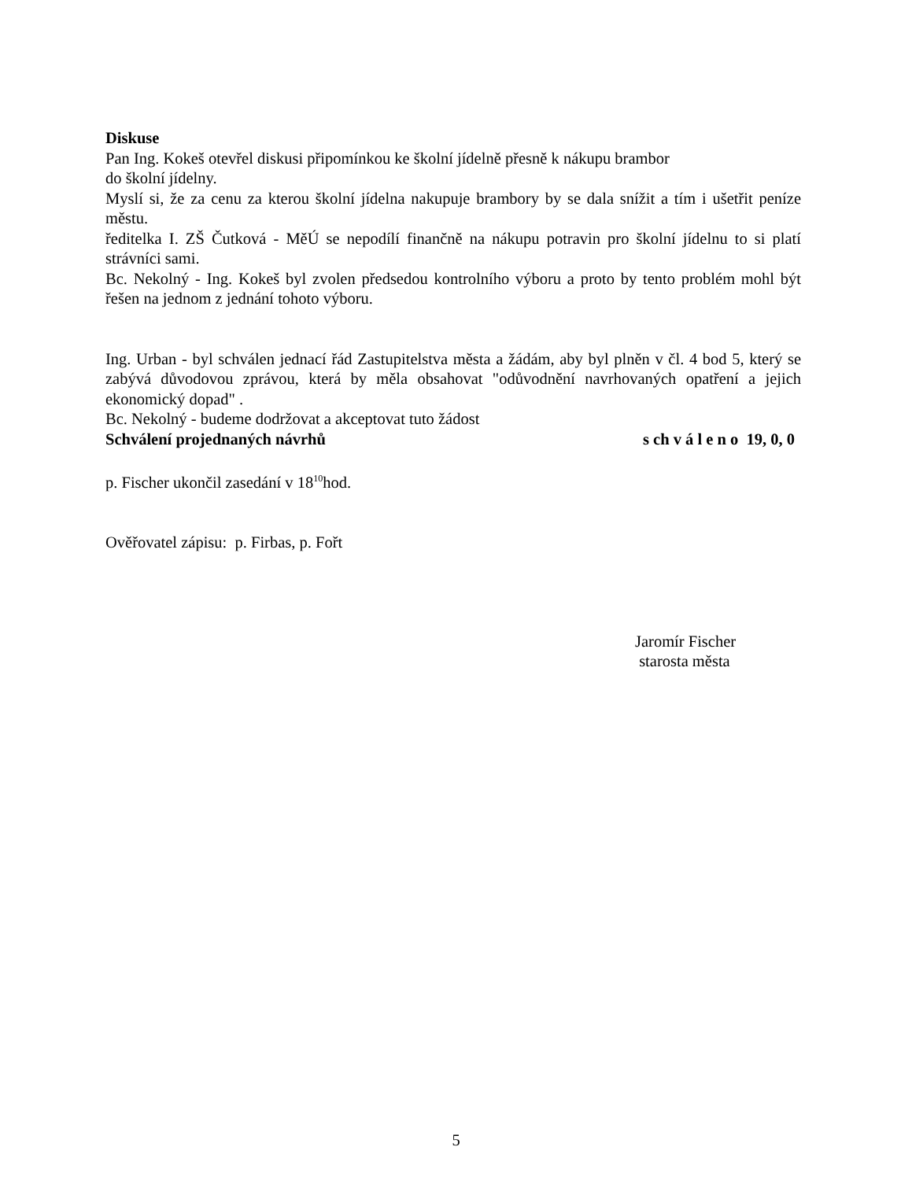Diskuse
Pan Ing. Kokeš otevřel diskusi připomínkou ke školní jídelně přesně k nákupu brambor
do školní jídelny.
Myslí si, že za cenu za kterou školní jídelna nakupuje brambory by se dala snížit a tím i ušetřit peníze městu.
ředitelka I. ZŠ Čutková - MěÚ se nepodílí finančně na nákupu potravin pro školní jídelnu to si platí strávníci sami.
Bc. Nekolný - Ing. Kokeš byl zvolen předsedou kontrolního výboru a proto by tento problém mohl být řešen na jednom z jednání tohoto výboru.
Ing. Urban - byl schválen jednací řád Zastupitelstva města a žádám, aby byl plněn v čl. 4 bod 5, který se zabývá důvodovou zprávou, která by měla obsahovat "odůvodnění navrhovaných opatření a jejich ekonomický dopad" .
Bc. Nekolný - budeme dodržovat a akceptovat tuto žádost
Schválení projednaných návrhů s ch v á l e n o 19, 0, 0
p. Fischer ukončil zasedání v 18<sup>10</sup>hod.
Ověřovatel zápisu: p. Firbas, p. Fořt
Jaromír Fischer
starosta města
5